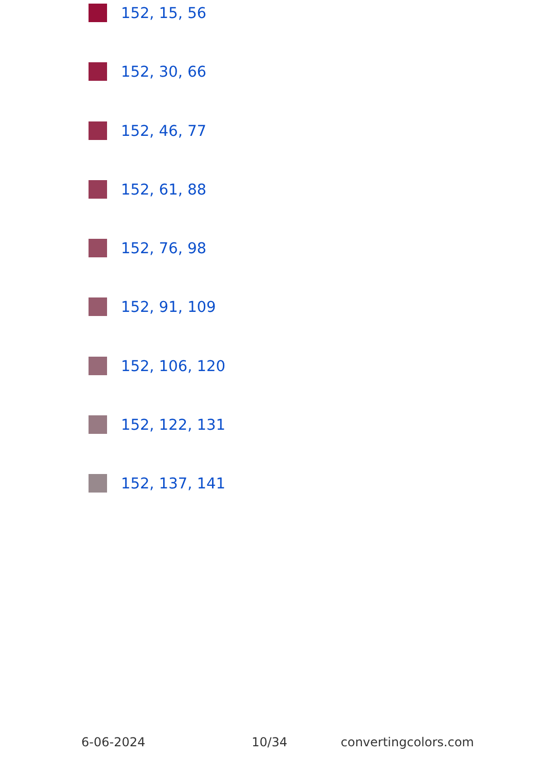152, 15, 56
152, 30, 66
152, 46, 77
152, 61, 88
152, 76, 98
152, 91, 109
152, 106, 120
152, 122, 131
152, 137, 141
6-06-2024 10/34 convertingcolors.com